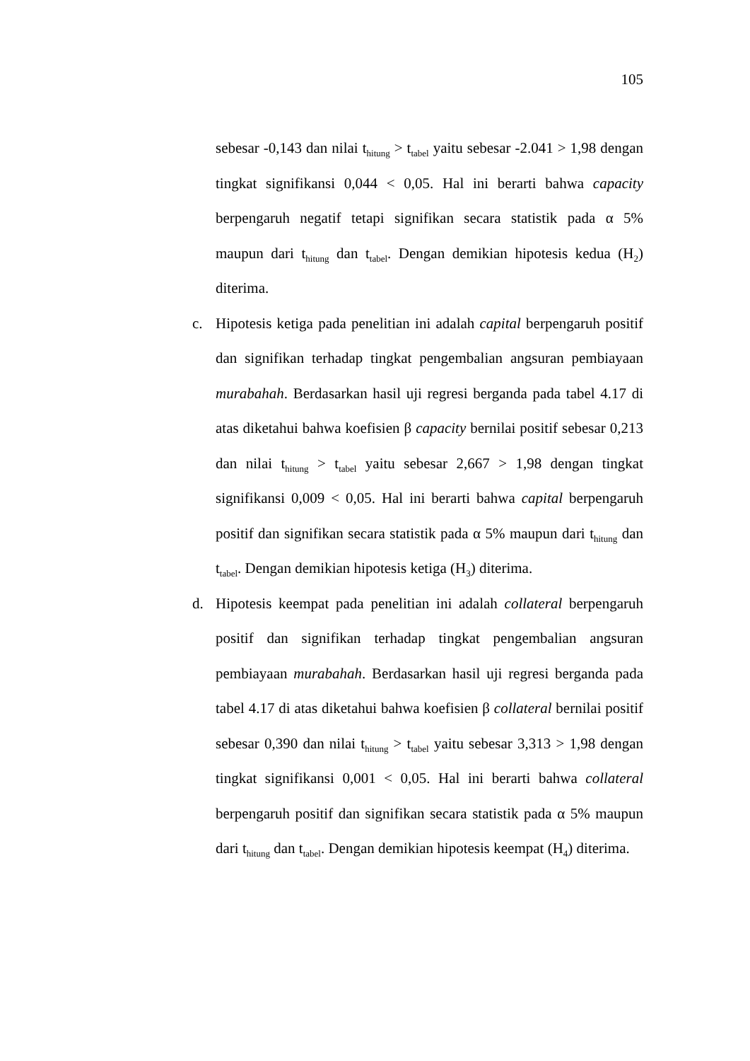105
sebesar -0,143 dan nilai t<sub>hitung</sub> > t<sub>tabel</sub> yaitu sebesar -2.041 > 1,98 dengan tingkat signifikansi 0,044 < 0,05. Hal ini berarti bahwa capacity berpengaruh negatif tetapi signifikan secara statistik pada α 5% maupun dari t<sub>hitung</sub> dan t<sub>tabel</sub>. Dengan demikian hipotesis kedua (H<sub>2</sub>) diterima.
c. Hipotesis ketiga pada penelitian ini adalah capital berpengaruh positif dan signifikan terhadap tingkat pengembalian angsuran pembiayaan murabahah. Berdasarkan hasil uji regresi berganda pada tabel 4.17 di atas diketahui bahwa koefisien β capacity bernilai positif sebesar 0,213 dan nilai t<sub>hitung</sub> > t<sub>tabel</sub> yaitu sebesar 2,667 > 1,98 dengan tingkat signifikansi 0,009 < 0,05. Hal ini berarti bahwa capital berpengaruh positif dan signifikan secara statistik pada α 5% maupun dari t<sub>hitung</sub> dan t<sub>tabel</sub>. Dengan demikian hipotesis ketiga (H<sub>3</sub>) diterima.
d. Hipotesis keempat pada penelitian ini adalah collateral berpengaruh positif dan signifikan terhadap tingkat pengembalian angsuran pembiayaan murabahah. Berdasarkan hasil uji regresi berganda pada tabel 4.17 di atas diketahui bahwa koefisien β collateral bernilai positif sebesar 0,390 dan nilai t<sub>hitung</sub> > t<sub>tabel</sub> yaitu sebesar 3,313 > 1,98 dengan tingkat signifikansi 0,001 < 0,05. Hal ini berarti bahwa collateral berpengaruh positif dan signifikan secara statistik pada α 5% maupun dari t<sub>hitung</sub> dan t<sub>tabel</sub>. Dengan demikian hipotesis keempat (H<sub>4</sub>) diterima.